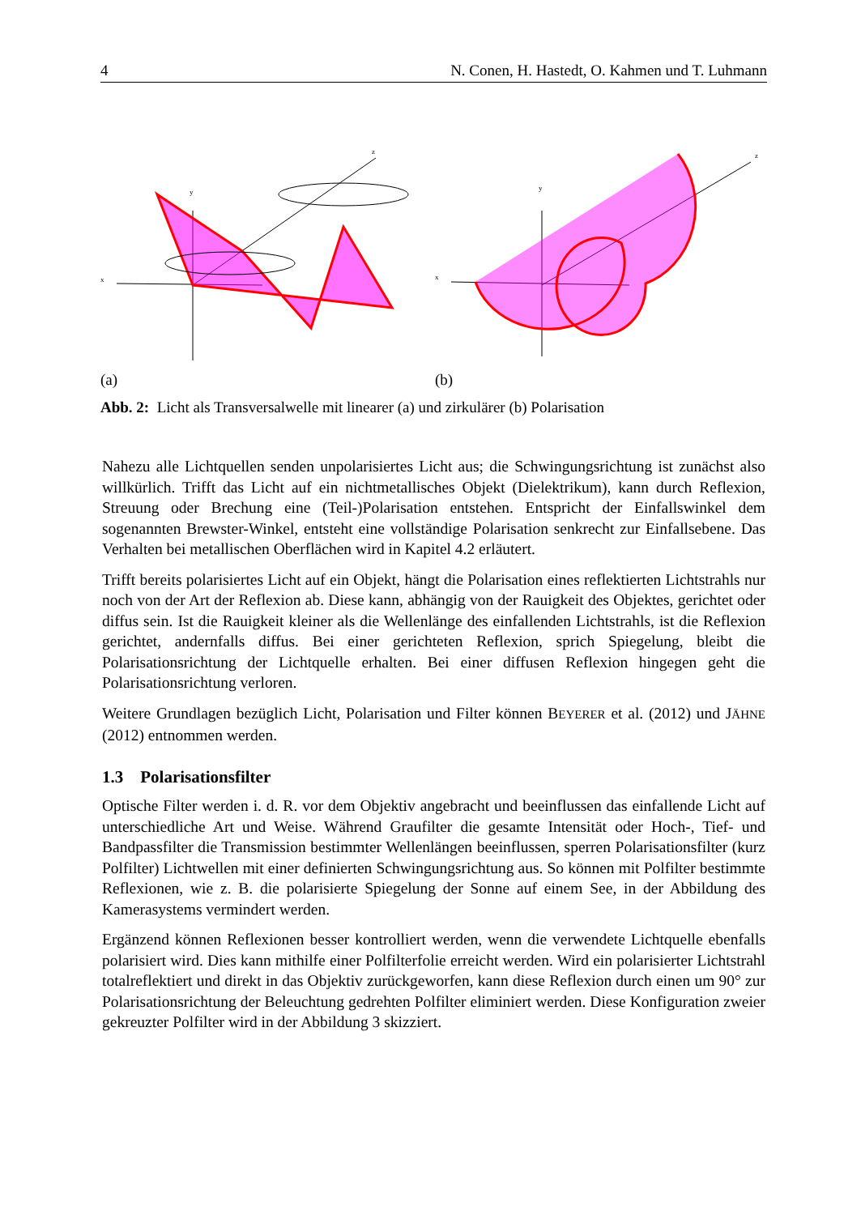4 N. Conen, H. Hastedt, O. Kahmen und T. Luhmann
x
y
z
(a)
x
y
z
(b)
Abb. 2: Licht als Transversalwelle mit linearer (a) und zirkulärer (b) Polarisation
Nahezu alle Lichtquellen senden unpolarisiertes Licht aus; die Schwingungsrichtung ist zunächst also willkürlich. Trifft das Licht auf ein nichtmetallisches Objekt (Dielektrikum), kann durch Reflexion, Streuung oder Brechung eine (Teil-)Polarisation entstehen. Entspricht der Einfallswinkel dem sogenannten Brewster-Winkel, entsteht eine vollständige Polarisation senkrecht zur Einfallsebene. Das Verhalten bei metallischen Oberflächen wird in Kapitel 4.2 erläutert.
Trifft bereits polarisiertes Licht auf ein Objekt, hängt die Polarisation eines reflektierten Lichtstrahls nur noch von der Art der Reflexion ab. Diese kann, abhängig von der Rauigkeit des Objektes, gerichtet oder diffus sein. Ist die Rauigkeit kleiner als die Wellenlänge des einfallenden Lichtstrahls, ist die Reflexion gerichtet, andernfalls diffus. Bei einer gerichteten Reflexion, sprich Spiegelung, bleibt die Polarisationsrichtung der Lichtquelle erhalten. Bei einer diffusen Reflexion hingegen geht die Polarisationsrichtung verloren.
Weitere Grundlagen bezüglich Licht, Polarisation und Filter können BEYERER et al. (2012) und JÄHNE (2012) entnommen werden.
1.3 Polarisationsfilter
Optische Filter werden i. d. R. vor dem Objektiv angebracht und beeinflussen das einfallende Licht auf unterschiedliche Art und Weise. Während Graufilter die gesamte Intensität oder Hoch-, Tief- und Bandpassfilter die Transmission bestimmter Wellenlängen beeinflussen, sperren Polarisationsfilter (kurz Polfilter) Lichtwellen mit einer definierten Schwingungsrichtung aus. So können mit Polfilter bestimmte Reflexionen, wie z. B. die polarisierte Spiegelung der Sonne auf einem See, in der Abbildung des Kamerasystems vermindert werden.
Ergänzend können Reflexionen besser kontrolliert werden, wenn die verwendete Lichtquelle ebenfalls polarisiert wird. Dies kann mithilfe einer Polfilterfolie erreicht werden. Wird ein polarisierter Lichtstrahl totalreflektiert und direkt in das Objektiv zurückgeworfen, kann diese Reflexion durch einen um 90° zur Polarisationsrichtung der Beleuchtung gedrehten Polfilter eliminiert werden. Diese Konfiguration zweier gekreuzter Polfilter wird in der Abbildung 3 skizziert.